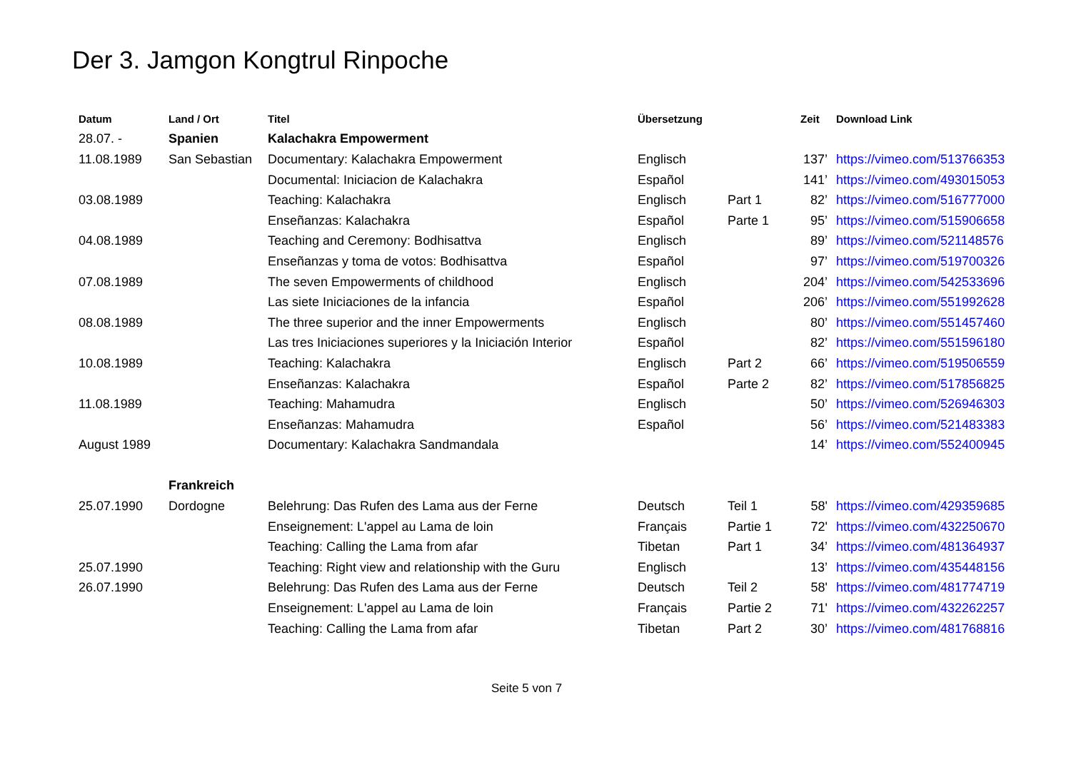Der 3. Jamgon Kongtrul Rinpoche
| Datum | Land / Ort | Titel | Übersetzung | | Zeit | Download Link |
| --- | --- | --- | --- | --- | --- | --- |
| 28.07. - | Spanien | Kalachakra Empowerment | | | | |
| 11.08.1989 | San Sebastian | Documentary: Kalachakra Empowerment | Englisch | | 137’ | https://vimeo.com/513766353 |
| | | Documental: Iniciacion de Kalachakra | Español | | 141’ | https://vimeo.com/493015053 |
| 03.08.1989 | | Teaching: Kalachakra | Englisch | Part 1 | 82’ | https://vimeo.com/516777000 |
| | | Enseñanzas: Kalachakra | Español | Parte 1 | 95’ | https://vimeo.com/515906658 |
| 04.08.1989 | | Teaching and Ceremony: Bodhisattva | Englisch | | 89’ | https://vimeo.com/521148576 |
| | | Enseñanzas y toma de votos: Bodhisattva | Español | | 97’ | https://vimeo.com/519700326 |
| 07.08.1989 | | The seven Empowerments of childhood | Englisch | | 204’ | https://vimeo.com/542533696 |
| | | Las siete Iniciaciones de la infancia | Español | | 206’ | https://vimeo.com/551992628 |
| 08.08.1989 | | The three superior and the inner Empowerments | Englisch | | 80’ | https://vimeo.com/551457460 |
| | | Las tres Iniciaciones superiores y la Iniciación Interior | Español | | 82’ | https://vimeo.com/551596180 |
| 10.08.1989 | | Teaching: Kalachakra | Englisch | Part 2 | 66’ | https://vimeo.com/519506559 |
| | | Enseñanzas: Kalachakra | Español | Parte 2 | 82’ | https://vimeo.com/517856825 |
| 11.08.1989 | | Teaching: Mahamudra | Englisch | | 50’ | https://vimeo.com/526946303 |
| | | Enseñanzas: Mahamudra | Español | | 56’ | https://vimeo.com/521483383 |
| August 1989 | | Documentary: Kalachakra Sandmandala | | | 14’ | https://vimeo.com/552400945 |
| | Frankreich | | | | | |
| 25.07.1990 | Dordogne | Belehrung: Das Rufen des Lama aus der Ferne | Deutsch | Teil 1 | 58' | https://vimeo.com/429359685 |
| | | Enseignement: L'appel au Lama de loin | Français | Partie 1 | 72' | https://vimeo.com/432250670 |
| | | Teaching: Calling the Lama from afar | Tibetan | Part 1 | 34’ | https://vimeo.com/481364937 |
| 25.07.1990 | | Teaching: Right view and relationship with the Guru | Englisch | | 13’ | https://vimeo.com/435448156 |
| 26.07.1990 | | Belehrung: Das Rufen des Lama aus der Ferne | Deutsch | Teil 2 | 58' | https://vimeo.com/481774719 |
| | | Enseignement: L'appel au Lama de loin | Français | Partie 2 | 71' | https://vimeo.com/432262257 |
| | | Teaching: Calling the Lama from afar | Tibetan | Part 2 | 30’ | https://vimeo.com/481768816 |
Seite 5 von 7